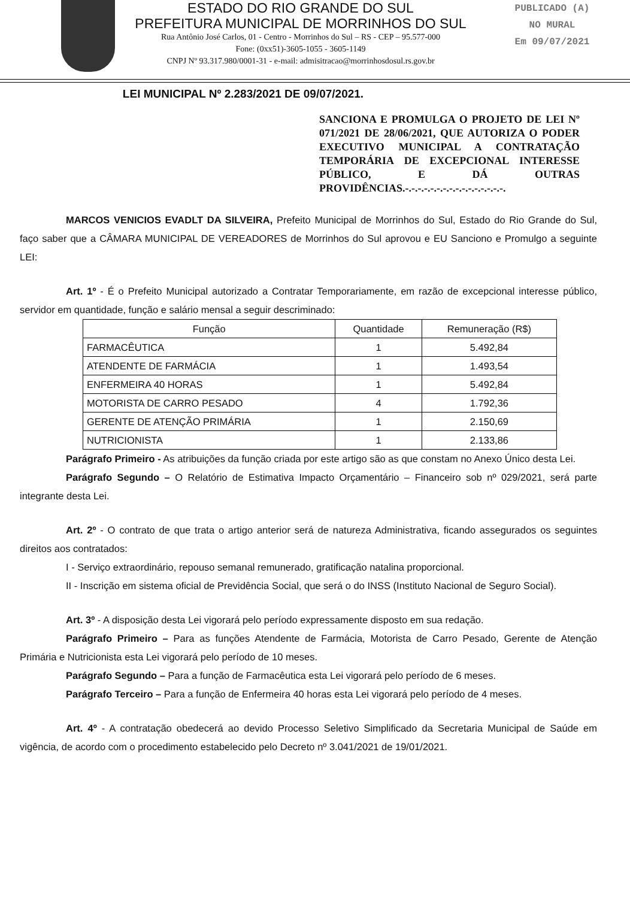ESTADO DO RIO GRANDE DO SUL
PREFEITURA MUNICIPAL DE MORRINHOS DO SUL
Rua Antônio José Carlos, 01 - Centro - Morrinhos do Sul – RS - CEP – 95.577-000
Fone: (0xx51)-3605-1055 - 3605-1149
CNPJ Nº 93.317.980/0001-31 - e-mail: admisitracao@morrinhosdosul.rs.gov.br
PUBLICADO (A)
NO MURAL
Em 09/07/2021
LEI MUNICIPAL Nº 2.283/2021 DE 09/07/2021.
SANCIONA E PROMULGA O PROJETO DE LEI Nº 071/2021 DE 28/06/2021, QUE AUTORIZA O PODER EXECUTIVO MUNICIPAL A CONTRATAÇÃO TEMPORÁRIA DE EXCEPCIONAL INTERESSE PÚBLICO, E DÁ OUTRAS PROVIDÊNCIAS.-.-.-.-.-.-.-.-.-.-.-.-.-.-.-.-.
MARCOS VENICIOS EVADLT DA SILVEIRA, Prefeito Municipal de Morrinhos do Sul, Estado do Rio Grande do Sul, faço saber que a CÂMARA MUNICIPAL DE VEREADORES de Morrinhos do Sul aprovou e EU Sanciono e Promulgo a seguinte LEI:
Art. 1º - É o Prefeito Municipal autorizado a Contratar Temporariamente, em razão de excepcional interesse público, servidor em quantidade, função e salário mensal a seguir descriminado:
| Função | Quantidade | Remuneração (R$) |
| --- | --- | --- |
| FARMACÊUTICA | 1 | 5.492,84 |
| ATENDENTE DE FARMÁCIA | 1 | 1.493,54 |
| ENFERMEIRA 40 HORAS | 1 | 5.492,84 |
| MOTORISTA DE CARRO PESADO | 4 | 1.792,36 |
| GERENTE DE ATENÇÃO PRIMÁRIA | 1 | 2.150,69 |
| NUTRICIONISTA | 1 | 2.133,86 |
Parágrafo Primeiro - As atribuições da função criada por este artigo são as que constam no Anexo Único desta Lei.
Parágrafo Segundo – O Relatório de Estimativa Impacto Orçamentário – Financeiro sob nº 029/2021, será parte integrante desta Lei.
Art. 2º - O contrato de que trata o artigo anterior será de natureza Administrativa, ficando assegurados os seguintes direitos aos contratados:
I - Serviço extraordinário, repouso semanal remunerado, gratificação natalina proporcional.
II - Inscrição em sistema oficial de Previdência Social, que será o do INSS (Instituto Nacional de Seguro Social).
Art. 3º - A disposição desta Lei vigorará pelo período expressamente disposto em sua redação.
Parágrafo Primeiro – Para as funções Atendente de Farmácia, Motorista de Carro Pesado, Gerente de Atenção Primária e Nutricionista esta Lei vigorará pelo período de 10 meses.
Parágrafo Segundo – Para a função de Farmacêutica esta Lei vigorará pelo período de 6 meses.
Parágrafo Terceiro – Para a função de Enfermeira 40 horas esta Lei vigorará pelo período de 4 meses.
Art. 4º - A contratação obedecerá ao devido Processo Seletivo Simplificado da Secretaria Municipal de Saúde em vigência, de acordo com o procedimento estabelecido pelo Decreto nº 3.041/2021 de 19/01/2021.